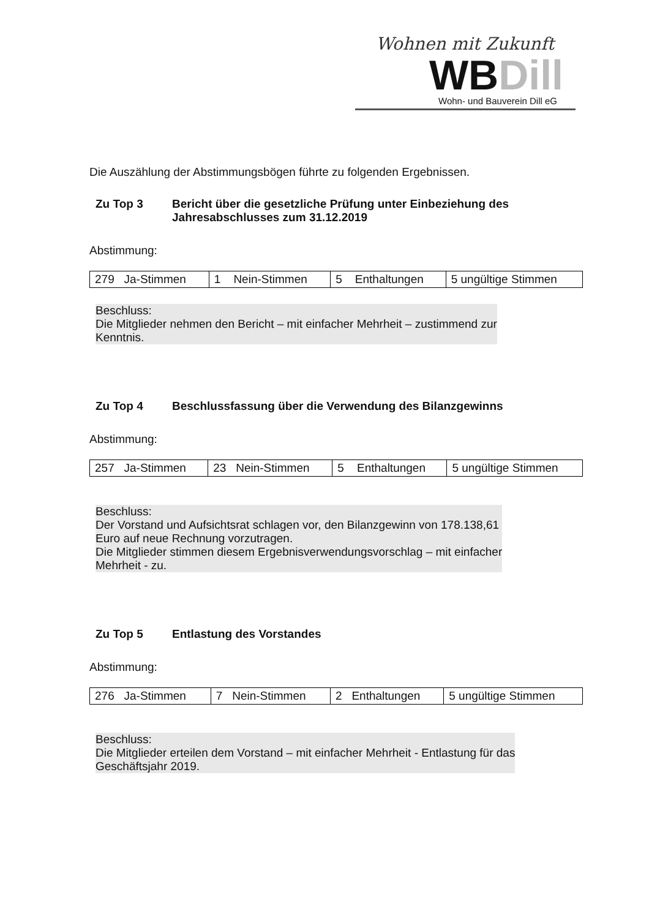Wohnen mit Zukunft
WBDill
Wohn- und Bauverein Dill eG
Die Auszählung der Abstimmungsbögen führte zu folgenden Ergebnissen.
Zu Top 3 Bericht über die gesetzliche Prüfung unter Einbeziehung des Jahresabschlusses zum 31.12.2019
Abstimmung:
| 279 Ja-Stimmen | 1 Nein-Stimmen | 5 Enthaltungen | 5 ungültige Stimmen |
Beschluss:
Die Mitglieder nehmen den Bericht – mit einfacher Mehrheit – zustimmend zur
Kenntnis.
Zu Top 4 Beschlussfassung über die Verwendung des Bilanzgewinns
Abstimmung:
| 257 Ja-Stimmen | 23 Nein-Stimmen | 5 Enthaltungen | 5 ungültige Stimmen |
Beschluss:
Der Vorstand und Aufsichtsrat schlagen vor, den Bilanzgewinn von 178.138,61
Euro auf neue Rechnung vorzutragen.
Die Mitglieder stimmen diesem Ergebnisverwendungsvorschlag – mit einfacher
Mehrheit - zu.
Zu Top 5 Entlastung des Vorstandes
Abstimmung:
| 276 Ja-Stimmen | 7 Nein-Stimmen | 2 Enthaltungen | 5 ungültige Stimmen |
Beschluss:
Die Mitglieder erteilen dem Vorstand – mit einfacher Mehrheit - Entlastung für das
Geschäftsjahr 2019.